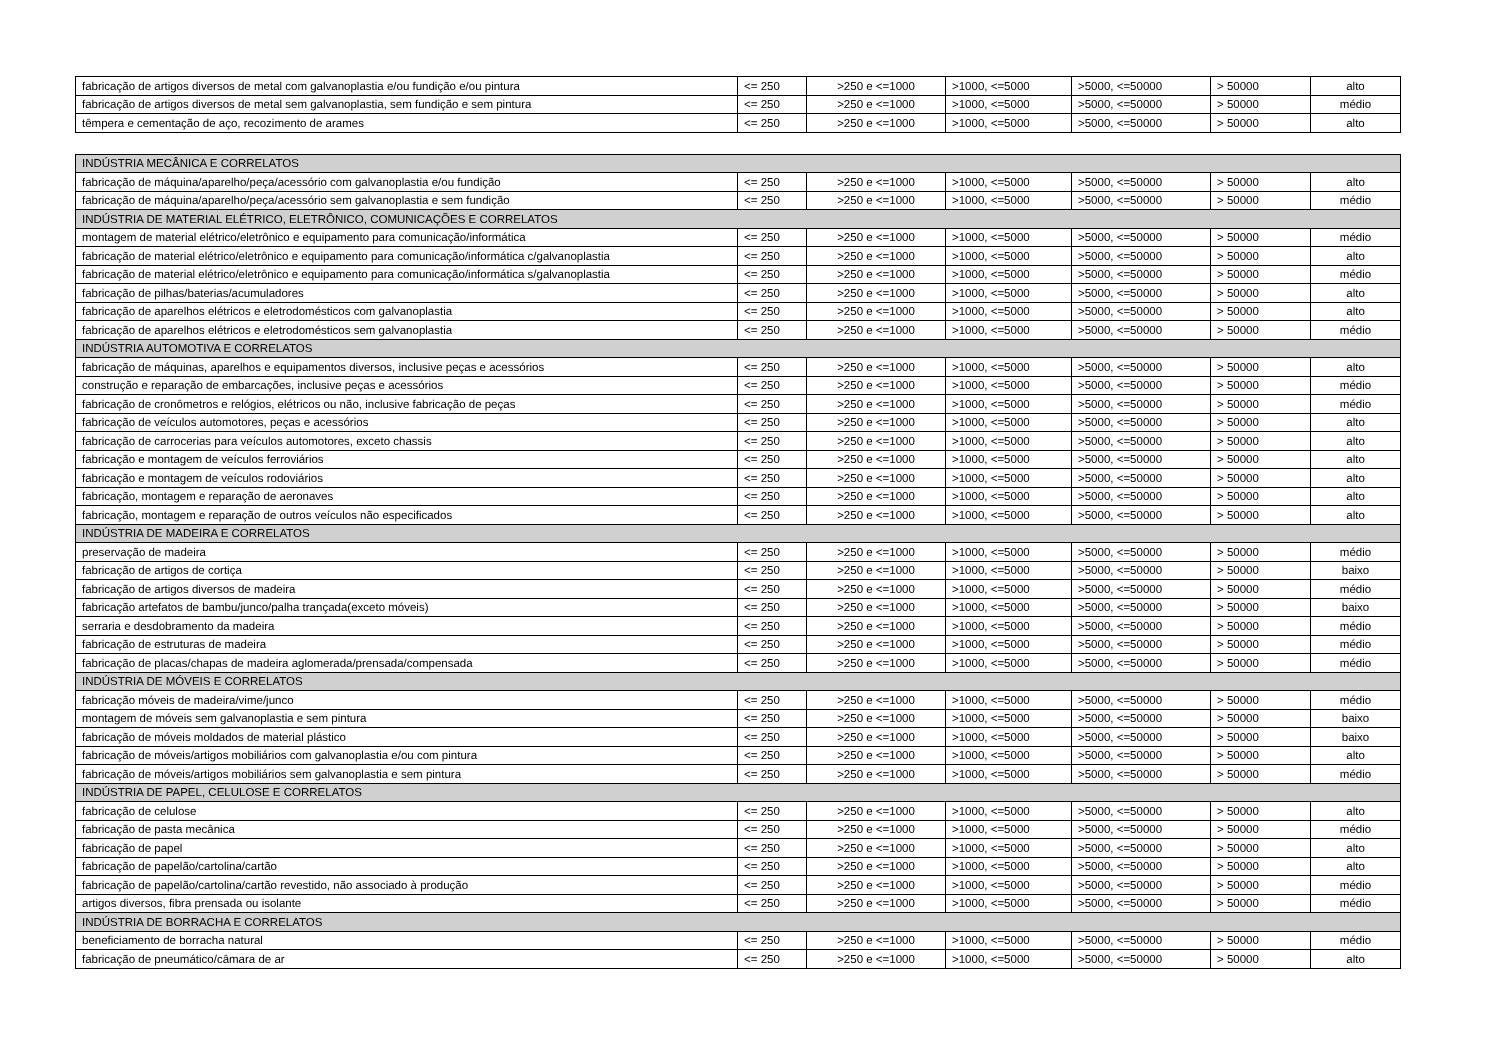| fabricação de artigos diversos de metal com galvanoplastia e/ou fundição e/ou pintura | <= 250 | >250 e <=1000 | >1000, <=5000 | >5000, <=50000 | > 50000 | alto |
| fabricação de artigos diversos de metal sem galvanoplastia, sem fundição e sem pintura | <= 250 | >250 e <=1000 | >1000, <=5000 | >5000, <=50000 | > 50000 | médio |
| têmpera e cementação de aço, recozimento de arames | <= 250 | >250 e <=1000 | >1000, <=5000 | >5000, <=50000 | > 50000 | alto |
| INDÚSTRIA MECÂNICA E CORRELATOS | | | | | | |
| fabricação de máquina/aparelho/peça/acessório com galvanoplastia e/ou fundição | <= 250 | >250 e <=1000 | >1000, <=5000 | >5000, <=50000 | > 50000 | alto |
| fabricação de máquina/aparelho/peça/acessório sem galvanoplastia e sem fundição | <= 250 | >250 e <=1000 | >1000, <=5000 | >5000, <=50000 | > 50000 | médio |
| INDÚSTRIA DE MATERIAL ELÉTRICO, ELETRÔNICO, COMUNICAÇÕES E CORRELATOS | | | | | | |
| montagem de material elétrico/eletrônico e equipamento para comunicação/informática | <= 250 | >250 e <=1000 | >1000, <=5000 | >5000, <=50000 | > 50000 | médio |
| fabricação de material elétrico/eletrônico e equipamento para comunicação/informática c/galvanoplastia | <= 250 | >250 e <=1000 | >1000, <=5000 | >5000, <=50000 | > 50000 | alto |
| fabricação de material elétrico/eletrônico e equipamento para comunicação/informática s/galvanoplastia | <= 250 | >250 e <=1000 | >1000, <=5000 | >5000, <=50000 | > 50000 | médio |
| fabricação de pilhas/baterias/acumuladores | <= 250 | >250 e <=1000 | >1000, <=5000 | >5000, <=50000 | > 50000 | alto |
| fabricação de aparelhos elétricos e eletrodomésticos com galvanoplastia | <= 250 | >250 e <=1000 | >1000, <=5000 | >5000, <=50000 | > 50000 | alto |
| fabricação de aparelhos elétricos e eletrodomésticos sem galvanoplastia | <= 250 | >250 e <=1000 | >1000, <=5000 | >5000, <=50000 | > 50000 | médio |
| INDÚSTRIA AUTOMOTIVA E CORRELATOS | | | | | | |
| fabricação de máquinas, aparelhos e equipamentos diversos, inclusive peças e acessórios | <= 250 | >250 e <=1000 | >1000, <=5000 | >5000, <=50000 | > 50000 | alto |
| construção e reparação de embarcações, inclusive peças e acessórios | <= 250 | >250 e <=1000 | >1000, <=5000 | >5000, <=50000 | > 50000 | médio |
| fabricação de cronômetros e relógios, elétricos ou não, inclusive fabricação de peças | <= 250 | >250 e <=1000 | >1000, <=5000 | >5000, <=50000 | > 50000 | médio |
| fabricação de veículos automotores, peças e acessórios | <= 250 | >250 e <=1000 | >1000, <=5000 | >5000, <=50000 | > 50000 | alto |
| fabricação de carrocerias para veículos automotores, exceto chassis | <= 250 | >250 e <=1000 | >1000, <=5000 | >5000, <=50000 | > 50000 | alto |
| fabricação e montagem de veículos ferroviários | <= 250 | >250 e <=1000 | >1000, <=5000 | >5000, <=50000 | > 50000 | alto |
| fabricação e montagem de veículos rodoviários | <= 250 | >250 e <=1000 | >1000, <=5000 | >5000, <=50000 | > 50000 | alto |
| fabricação, montagem e reparação de aeronaves | <= 250 | >250 e <=1000 | >1000, <=5000 | >5000, <=50000 | > 50000 | alto |
| fabricação, montagem e reparação de outros veículos não especificados | <= 250 | >250 e <=1000 | >1000, <=5000 | >5000, <=50000 | > 50000 | alto |
| INDÚSTRIA DE MADEIRA E CORRELATOS | | | | | | |
| preservação de madeira | <= 250 | >250 e <=1000 | >1000, <=5000 | >5000, <=50000 | > 50000 | médio |
| fabricação de artigos de cortiça | <= 250 | >250 e <=1000 | >1000, <=5000 | >5000, <=50000 | > 50000 | baixo |
| fabricação de artigos diversos de madeira | <= 250 | >250 e <=1000 | >1000, <=5000 | >5000, <=50000 | > 50000 | médio |
| fabricação artefatos de bambu/junco/palha trançada(exceto móveis) | <= 250 | >250 e <=1000 | >1000, <=5000 | >5000, <=50000 | > 50000 | baixo |
| serraria e desdobramento da madeira | <= 250 | >250 e <=1000 | >1000, <=5000 | >5000, <=50000 | > 50000 | médio |
| fabricação de estruturas de madeira | <= 250 | >250 e <=1000 | >1000, <=5000 | >5000, <=50000 | > 50000 | médio |
| fabricação de placas/chapas de madeira aglomerada/prensada/compensada | <= 250 | >250 e <=1000 | >1000, <=5000 | >5000, <=50000 | > 50000 | médio |
| INDÚSTRIA DE MÓVEIS E CORRELATOS | | | | | | |
| fabricação móveis de madeira/vime/junco | <= 250 | >250 e <=1000 | >1000, <=5000 | >5000, <=50000 | > 50000 | médio |
| montagem de móveis sem galvanoplastia e sem pintura | <= 250 | >250 e <=1000 | >1000, <=5000 | >5000, <=50000 | > 50000 | baixo |
| fabricação de móveis moldados de material plástico | <= 250 | >250 e <=1000 | >1000, <=5000 | >5000, <=50000 | > 50000 | baixo |
| fabricação de móveis/artigos mobiliários com galvanoplastia e/ou com pintura | <= 250 | >250 e <=1000 | >1000, <=5000 | >5000, <=50000 | > 50000 | alto |
| fabricação de móveis/artigos mobiliários sem galvanoplastia e sem pintura | <= 250 | >250 e <=1000 | >1000, <=5000 | >5000, <=50000 | > 50000 | médio |
| INDÚSTRIA DE PAPEL, CELULOSE E CORRELATOS | | | | | | |
| fabricação de celulose | <= 250 | >250 e <=1000 | >1000, <=5000 | >5000, <=50000 | > 50000 | alto |
| fabricação de pasta mecânica | <= 250 | >250 e <=1000 | >1000, <=5000 | >5000, <=50000 | > 50000 | médio |
| fabricação de papel | <= 250 | >250 e <=1000 | >1000, <=5000 | >5000, <=50000 | > 50000 | alto |
| fabricação de papelão/cartolina/cartão | <= 250 | >250 e <=1000 | >1000, <=5000 | >5000, <=50000 | > 50000 | alto |
| fabricação de papelão/cartolina/cartão revestido, não associado à produção | <= 250 | >250 e <=1000 | >1000, <=5000 | >5000, <=50000 | > 50000 | médio |
| artigos diversos, fibra prensada ou isolante | <= 250 | >250 e <=1000 | >1000, <=5000 | >5000, <=50000 | > 50000 | médio |
| INDÚSTRIA DE BORRACHA E CORRELATOS | | | | | | |
| beneficiamento de borracha natural | <= 250 | >250 e <=1000 | >1000, <=5000 | >5000, <=50000 | > 50000 | médio |
| fabricação de pneumático/câmara de ar | <= 250 | >250 e <=1000 | >1000, <=5000 | >5000, <=50000 | > 50000 | alto |